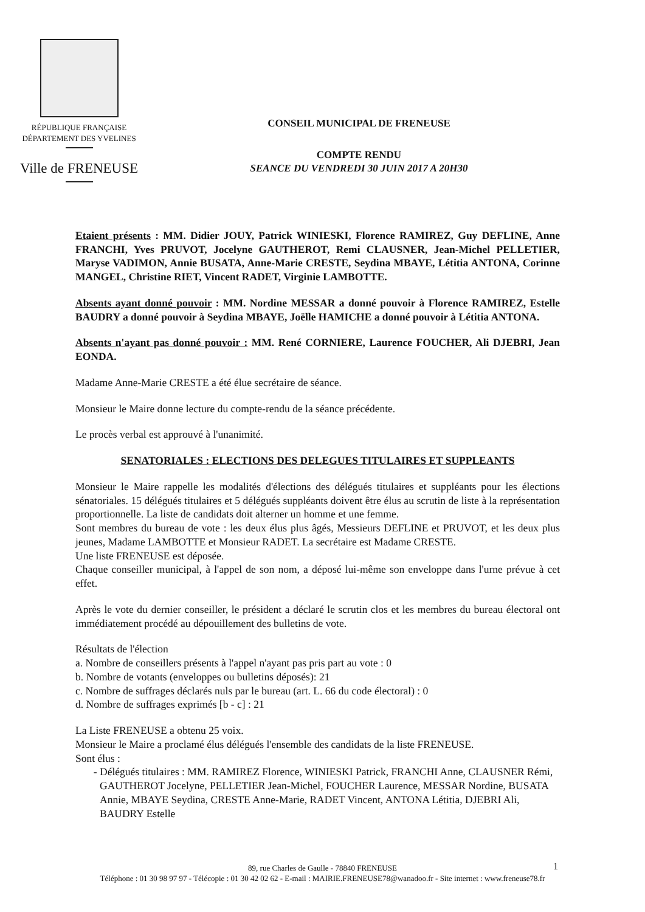RÉPUBLIQUE FRANÇAISE
DÉPARTEMENT DES YVELINES
Ville de FRENEUSE
CONSEIL MUNICIPAL DE FRENEUSE
COMPTE RENDU
SEANCE DU VENDREDI 30 JUIN 2017 A 20H30
Etaient présents : MM. Didier JOUY, Patrick WINIESKI, Florence RAMIREZ, Guy DEFLINE, Anne FRANCHI, Yves PRUVOT, Jocelyne GAUTHEROT, Remi CLAUSNER, Jean-Michel PELLETIER, Maryse VADIMON, Annie BUSATA, Anne-Marie CRESTE, Seydina MBAYE, Létitia ANTONA, Corinne MANGEL, Christine RIET, Vincent RADET, Virginie LAMBOTTE.
Absents ayant donné pouvoir : MM. Nordine MESSAR a donné pouvoir à Florence RAMIREZ, Estelle BAUDRY a donné pouvoir à Seydina MBAYE, Joëlle HAMICHE a donné pouvoir à Létitia ANTONA.
Absents n'ayant pas donné pouvoir : MM. René CORNIERE, Laurence FOUCHER, Ali DJEBRI, Jean EONDA.
Madame Anne-Marie CRESTE a été élue secrétaire de séance.
Monsieur le Maire donne lecture du compte-rendu de la séance précédente.
Le procès verbal est approuvé à l'unanimité.
SENATORIALES : ELECTIONS DES DELEGUES TITULAIRES ET SUPPLEANTS
Monsieur le Maire rappelle les modalités d'élections des délégués titulaires et suppléants pour les élections sénatoriales. 15 délégués titulaires et 5 délégués suppléants doivent être élus au scrutin de liste à la représentation proportionnelle. La liste de candidats doit alterner un homme et une femme.
Sont membres du bureau de vote : les deux élus plus âgés, Messieurs DEFLINE et PRUVOT, et les deux plus jeunes, Madame LAMBOTTE et Monsieur RADET. La secrétaire est Madame CRESTE.
Une liste FRENEUSE est déposée.
Chaque conseiller municipal, à l'appel de son nom, a déposé lui-même son enveloppe dans l'urne prévue à cet effet.
Après le vote du dernier conseiller, le président a déclaré le scrutin clos et les membres du bureau électoral ont immédiatement procédé au dépouillement des bulletins de vote.
Résultats de l'élection
a. Nombre de conseillers présents à l'appel n'ayant pas pris part au vote : 0
b. Nombre de votants (enveloppes ou bulletins déposés): 21
c. Nombre de suffrages déclarés nuls par le bureau (art. L. 66 du code électoral) : 0
d. Nombre de suffrages exprimés [b - c] : 21
La Liste FRENEUSE a obtenu 25 voix.
Monsieur le Maire a proclamé élus délégués l'ensemble des candidats de la liste FRENEUSE.
Sont élus :
Délégués titulaires : MM. RAMIREZ Florence, WINIESKI Patrick, FRANCHI Anne, CLAUSNER Rémi, GAUTHEROT Jocelyne, PELLETIER Jean-Michel, FOUCHER Laurence, MESSAR Nordine, BUSATA Annie, MBAYE Seydina, CRESTE Anne-Marie, RADET Vincent, ANTONA Létitia, DJEBRI Ali, BAUDRY Estelle
1
89, rue Charles de Gaulle - 78840 FRENEUSE
Téléphone : 01 30 98 97 97 - Télécopie : 01 30 42 02 62 - E-mail : MAIRIE.FRENEUSE78@wanadoo.fr - Site internet : www.freneuse78.fr